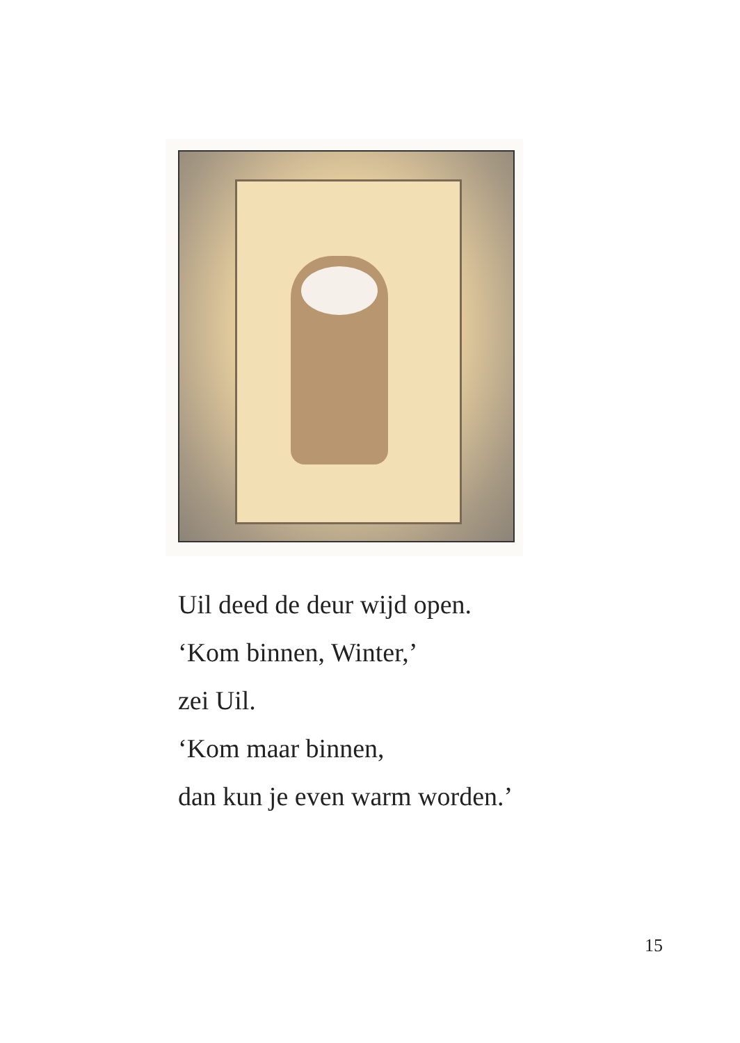Uil deed de deur wijd open.
‘Kom binnen, Winter,’
zei Uil.
‘Kom maar binnen,
dan kun je even warm worden.’
15